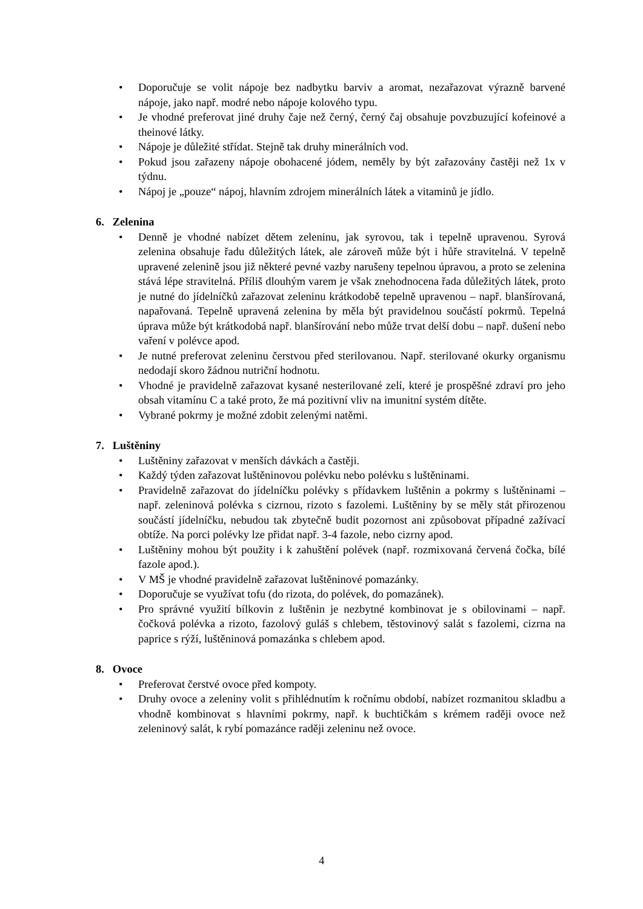• Doporučuje se volit nápoje bez nadbytku barviv a aromat, nezařazovat výrazně barvené nápoje, jako např. modré nebo nápoje kolového typu.
• Je vhodné preferovat jiné druhy čaje než černý, černý čaj obsahuje povzbuzující kofeinové a theinové látky.
• Nápoje je důležité střídat. Stejně tak druhy minerálních vod.
• Pokud jsou zařazeny nápoje obohacené jódem, neměly by být zařazovány častěji než 1x v týdnu.
• Nápoj je „pouze“ nápoj, hlavním zdrojem minerálních látek a vitaminů je jídlo.
6. Zelenina
• Denně je vhodné nabízet dětem zeleninu, jak syrovou, tak i tepelně upravenou. Syrová zelenina obsahuje řadu důležitých látek, ale zároveň může být i hůře stravitelná. V tepelně upravené zelenině jsou již některé pevné vazby narušeny tepelnou úpravou, a proto se zelenina stává lépe stravitelná. Příliš dlouhým varem je však znehodnocena řada důležitých látek, proto je nutné do jídelníčků zařazovat zeleninu krátkodobě tepelně upravenou – např. blanšírovaná, napařovaná. Tepelně upravená zelenina by měla být pravidelnou součástí pokrmů. Tepelná úprava může být krátkodobá např. blanšírování nebo může trvat delší dobu – např. dušení nebo vaření v polévce apod.
• Je nutné preferovat zeleninu čerstvou před sterilovanou. Např. sterilované okurky organismu nedodají skoro žádnou nutriční hodnotu.
• Vhodné je pravidelně zařazovat kysané nesterilované zelí, které je prospěšné zdraví pro jeho obsah vitamínu C a také proto, že má pozitivní vliv na imunitní systém dítěte.
• Vybrané pokrmy je možné zdobit zelenými natěmi.
7. Luštěniny
• Luštěniny zařazovat v menších dávkách a častěji.
• Každý týden zařazovat luštěninovou polévku nebo polévku s luštěninami.
• Pravidelně zařazovat do jídelníčku polévky s přídavkem luštěnin a pokrmy s luštěninami – např. zeleninová polévka s cizrnou, rizoto s fazolemi. Luštěniny by se měly stát přirozenou součástí jídelníčku, nebudou tak zbytečně budit pozornost ani způsobovat případné zažívací obtíže. Na porci polévky lze přidat např. 3-4 fazole, nebo cizrny apod.
• Luštěniny mohou být použity i k zahuštění polévek (např. rozmixovaná červená čočka, bílé fazole apod.).
• V MŠ je vhodné pravidelně zařazovat luštěninové pomazánky.
• Doporučuje se využívat tofu (do rizota, do polévek, do pomazánek).
• Pro správné využití bílkovin z luštěnin je nezbytné kombinovat je s obilovinami – např. čočková polévka a rizoto, fazolový guláš s chlebem, těstovinový salát s fazolemi, cizrna na paprice s rýží, luštěninová pomazánka s chlebem apod.
8. Ovoce
• Preferovat čerstvé ovoce před kompoty.
• Druhy ovoce a zeleniny volit s přihlédnutím k ročnímu období, nabízet rozmanitou skladbu a vhodně kombinovat s hlavními pokrmy, např. k buchtičkám s krémem raději ovoce než zeleninový salát, k rybí pomazánce raději zeleninu než ovoce.
4